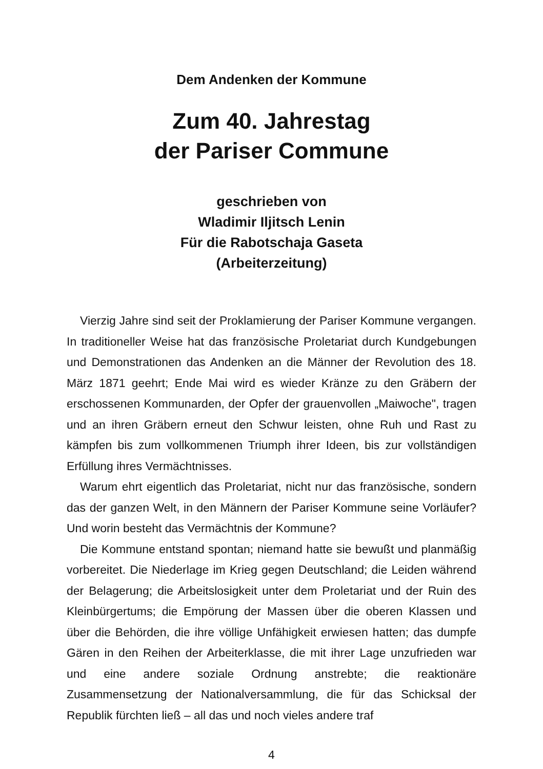Dem Andenken der Kommune
Zum 40. Jahrestag
der Pariser Commune
geschrieben von
Wladimir Iljitsch Lenin
Für die Rabotschaja Gaseta
(Arbeiterzeitung)
Vierzig Jahre sind seit der Proklamierung der Pariser Kommune vergangen. In traditioneller Weise hat das französische Proletariat durch Kundgebungen und Demonstrationen das Andenken an die Männer der Revolution des 18. März 1871 geehrt; Ende Mai wird es wieder Kränze zu den Gräbern der erschossenen Kommunarden, der Opfer der grauenvollen „Maiwoche", tragen und an ihren Gräbern erneut den Schwur leisten, ohne Ruh und Rast zu kämpfen bis zum vollkommenen Triumph ihrer Ideen, bis zur vollständigen Erfüllung ihres Vermächtnisses.
Warum ehrt eigentlich das Proletariat, nicht nur das französische, sondern das der ganzen Welt, in den Männern der Pariser Kommune seine Vorläufer? Und worin besteht das Vermächtnis der Kommune?
Die Kommune entstand spontan; niemand hatte sie bewußt und planmäßig vorbereitet. Die Niederlage im Krieg gegen Deutschland; die Leiden während der Belagerung; die Arbeitslosigkeit unter dem Proletariat und der Ruin des Kleinbürgertums; die Empörung der Massen über die oberen Klassen und über die Behörden, die ihre völlige Unfähigkeit erwiesen hatten; das dumpfe Gären in den Reihen der Arbeiterklasse, die mit ihrer Lage unzufrieden war und eine andere soziale Ordnung anstrebte; die reaktionäre Zusammensetzung der Nationalversammlung, die für das Schicksal der Republik fürchten ließ – all das und noch vieles andere traf
4